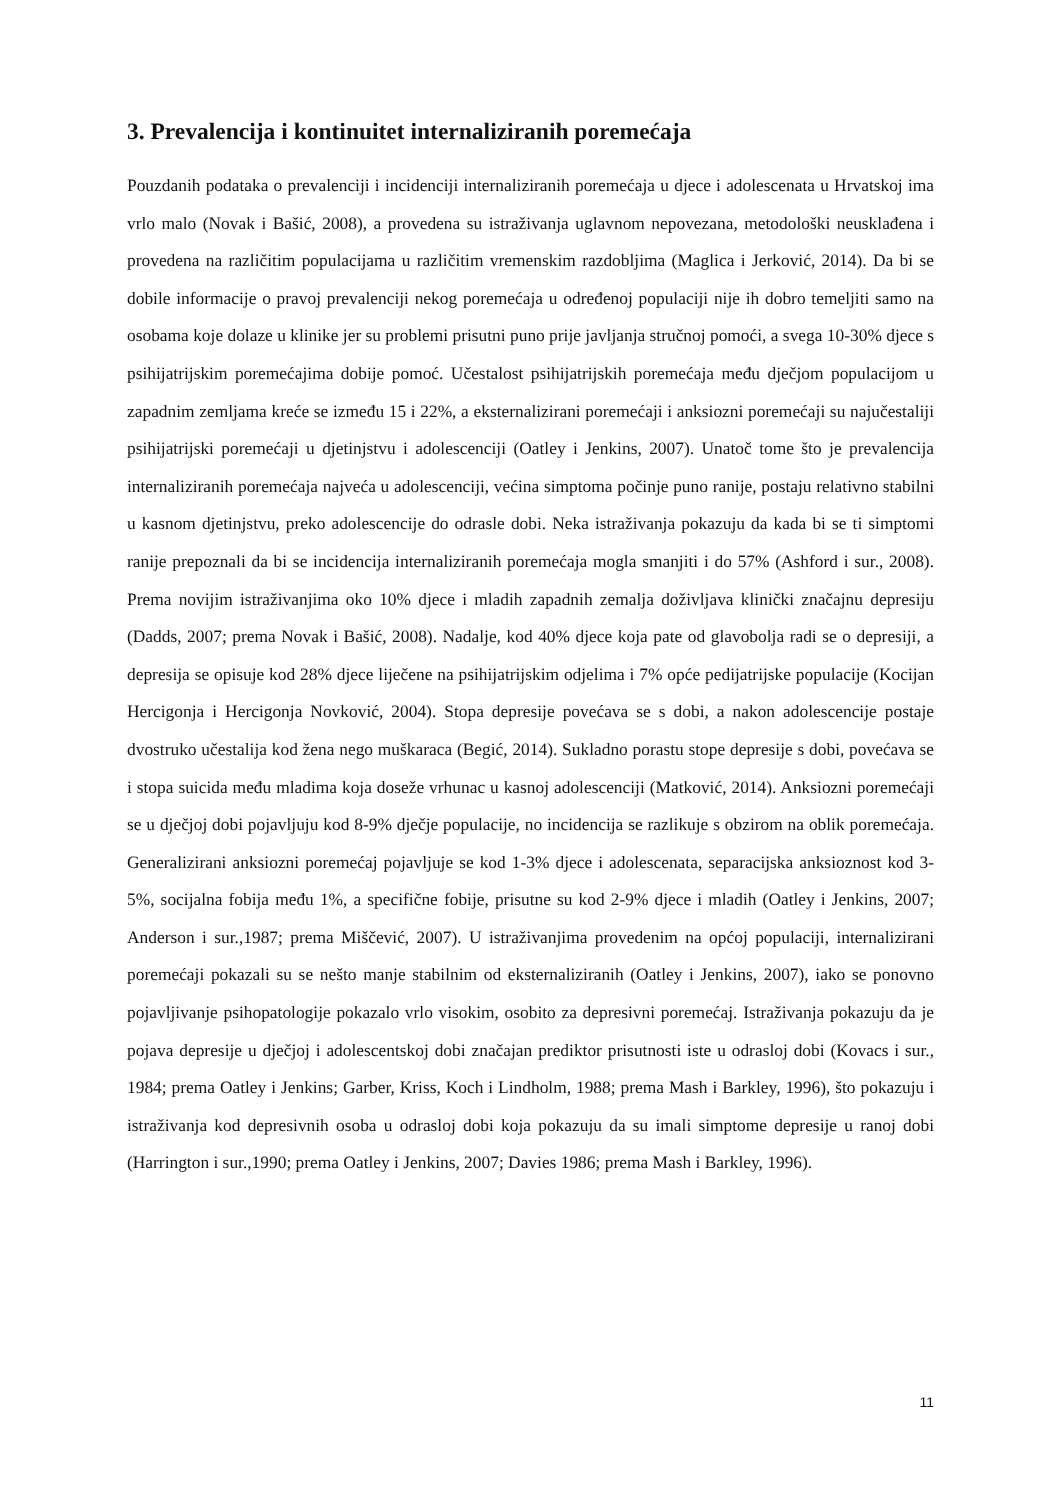3. Prevalencija i kontinuitet internaliziranih poremećaja
Pouzdanih podataka o prevalenciji i incidenciji internaliziranih poremećaja u djece i adolescenata u Hrvatskoj ima vrlo malo (Novak i Bašić, 2008), a provedena su istraživanja uglavnom nepovezana, metodološki neusklađena i provedena na različitim populacijama u različitim vremenskim razdobljima (Maglica i Jerković, 2014). Da bi se dobile informacije o pravoj prevalenciji nekog poremećaja u određenoj populaciji nije ih dobro temeljiti samo na osobama koje dolaze u klinike jer su problemi prisutni puno prije javljanja stručnoj pomoći, a svega 10-30% djece s psihijatrijskim poremećajima dobije pomoć. Učestalost psihijatrijskih poremećaja među dječjom populacijom u zapadnim zemljama kreće se između 15 i 22%, a eksternalizirani poremećaji i anksiozni poremećaji su najučestaliji psihijatrijski poremećaji u djetinjstvu i adolescenciji (Oatley i Jenkins, 2007). Unatoč tome što je prevalencija internaliziranih poremećaja najveća u adolescenciji, većina simptoma počinje puno ranije, postaju relativno stabilni u kasnom djetinjstvu, preko adolescencije do odrasle dobi. Neka istraživanja pokazuju da kada bi se ti simptomi ranije prepoznali da bi se incidencija internaliziranih poremećaja mogla smanjiti i do 57% (Ashford i sur., 2008). Prema novijim istraživanjima oko 10% djece i mladih zapadnih zemalja doživljava klinički značajnu depresiju (Dadds, 2007; prema Novak i Bašić, 2008). Nadalje, kod 40% djece koja pate od glavobolja radi se o depresiji, a depresija se opisuje kod 28% djece liječene na psihijatrijskim odjelima i 7% opće pedijatrijske populacije (Kocijan Hercigonja i Hercigonja Novković, 2004). Stopa depresije povećava se s dobi, a nakon adolescencije postaje dvostruko učestalija kod žena nego muškaraca (Begić, 2014). Sukladno porastu stope depresije s dobi, povećava se i stopa suicida među mladima koja doseže vrhunac u kasnoj adolescenciji (Matković, 2014). Anksiozni poremećaji se u dječjoj dobi pojavljuju kod 8-9% dječje populacije, no incidencija se razlikuje s obzirom na oblik poremećaja. Generalizirani anksiozni poremećaj pojavljuje se kod 1-3% djece i adolescenata, separacijska anksioznost kod 3-5%, socijalna fobija među 1%, a specifične fobije, prisutne su kod 2-9% djece i mladih (Oatley i Jenkins, 2007; Anderson i sur.,1987; prema Miščević, 2007). U istraživanjima provedenim na općoj populaciji, internalizirani poremećaji pokazali su se nešto manje stabilnim od eksternaliziranih (Oatley i Jenkins, 2007), iako se ponovno pojavljivanje psihopatologije pokazalo vrlo visokim, osobito za depresivni poremećaj. Istraživanja pokazuju da je pojava depresije u dječjoj i adolescentskoj dobi značajan prediktor prisutnosti iste u odrasloj dobi (Kovacs i sur., 1984; prema Oatley i Jenkins; Garber, Kriss, Koch i Lindholm, 1988; prema Mash i Barkley, 1996), što pokazuju i istraživanja kod depresivnih osoba u odrasloj dobi koja pokazuju da su imali simptome depresije u ranoj dobi (Harrington i sur.,1990; prema Oatley i Jenkins, 2007; Davies 1986; prema Mash i Barkley, 1996).
11